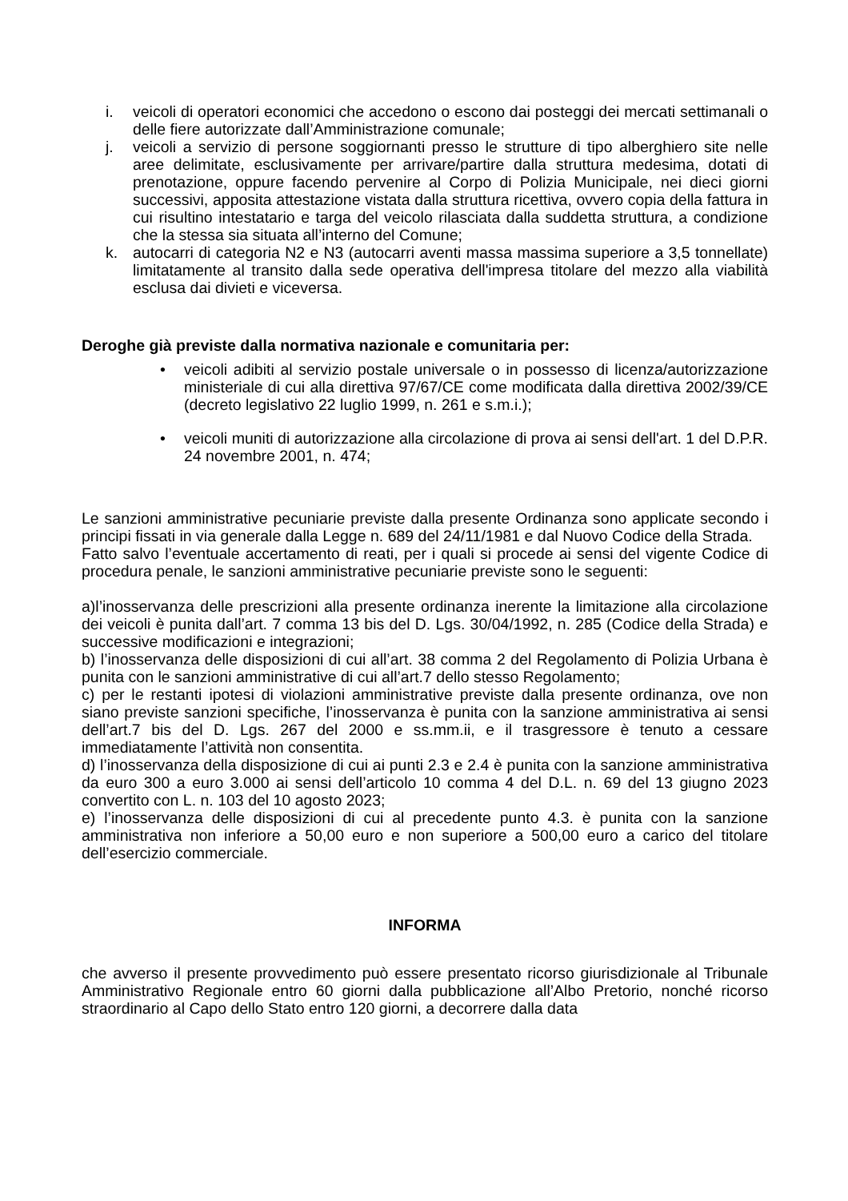i. veicoli di operatori economici che accedono o escono dai posteggi dei mercati settimanali o delle fiere autorizzate dall’Amministrazione comunale;
j. veicoli a servizio di persone soggiornanti presso le strutture di tipo alberghiero site nelle aree delimitate, esclusivamente per arrivare/partire dalla struttura medesima, dotati di prenotazione, oppure facendo pervenire al Corpo di Polizia Municipale, nei dieci giorni successivi, apposita attestazione vistata dalla struttura ricettiva, ovvero copia della fattura in cui risultino intestatario e targa del veicolo rilasciata dalla suddetta struttura, a condizione che la stessa sia situata all’interno del Comune;
k. autocarri di categoria N2 e N3 (autocarri aventi massa massima superiore a 3,5 tonnellate) limitatamente al transito dalla sede operativa dell'impresa titolare del mezzo alla viabilità esclusa dai divieti e viceversa.
Deroghe già previste dalla normativa nazionale e comunitaria per:
• veicoli adibiti al servizio postale universale o in possesso di licenza/autorizzazione ministeriale di cui alla direttiva 97/67/CE come modificata dalla direttiva 2002/39/CE (decreto legislativo 22 luglio 1999, n. 261 e s.m.i.);
• veicoli muniti di autorizzazione alla circolazione di prova ai sensi dell'art. 1 del D.P.R. 24 novembre 2001, n. 474;
Le sanzioni amministrative pecuniarie previste dalla presente Ordinanza sono applicate secondo i principi fissati in via generale dalla Legge n. 689 del 24/11/1981 e dal Nuovo Codice della Strada.
Fatto salvo l’eventuale accertamento di reati, per i quali si procede ai sensi del vigente Codice di procedura penale, le sanzioni amministrative pecuniarie previste sono le seguenti:
a)l’inosservanza delle prescrizioni alla presente ordinanza inerente la limitazione alla circolazione dei veicoli è punita dall’art. 7 comma 13 bis del D. Lgs. 30/04/1992, n. 285 (Codice della Strada) e successive modificazioni e integrazioni;
b) l’inosservanza delle disposizioni di cui all’art. 38 comma 2 del Regolamento di Polizia Urbana è punita con le sanzioni amministrative di cui all’art.7 dello stesso Regolamento;
c) per le restanti ipotesi di violazioni amministrative previste dalla presente ordinanza, ove non siano previste sanzioni specifiche, l’inosservanza è punita con la sanzione amministrativa ai sensi dell’art.7 bis del D. Lgs. 267 del 2000 e ss.mm.ii, e il trasgressore è tenuto a cessare immediatamente l’attività non consentita.
d) l’inosservanza della disposizione di cui ai punti 2.3 e 2.4 è punita con la sanzione amministrativa da euro 300 a euro 3.000 ai sensi dell’articolo 10 comma 4 del D.L. n. 69 del 13 giugno 2023 convertito con L. n. 103 del 10 agosto 2023;
e) l’inosservanza delle disposizioni di cui al precedente punto 4.3. è punita con la sanzione amministrativa non inferiore a 50,00 euro e non superiore a 500,00 euro a carico del titolare dell’esercizio commerciale.
INFORMA
che avverso il presente provvedimento può essere presentato ricorso giurisdizionale al Tribunale Amministrativo Regionale entro 60 giorni dalla pubblicazione all’Albo Pretorio, nonché ricorso straordinario al Capo dello Stato entro 120 giorni, a decorrere dalla data